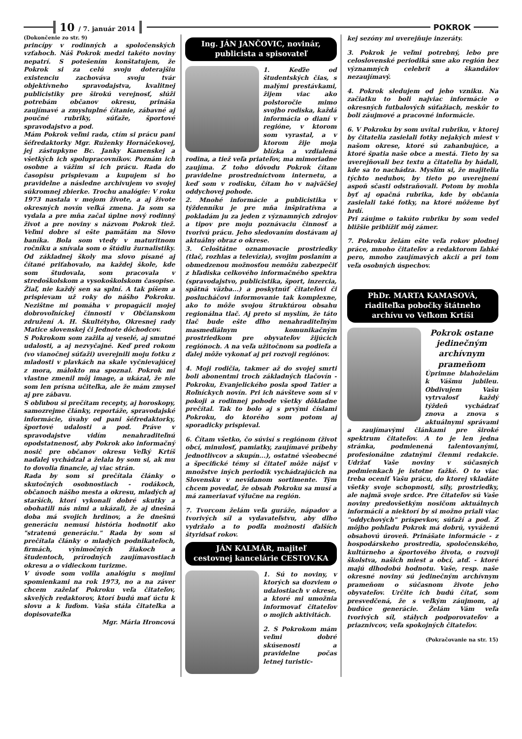10 / 7. január 2014
POKROK
(Dokončenie zo str. 9)
princípy v rodinných a spoločenských vzťahoch. Náš Pokrok medzi takéto noviny nepatrí. S potešením konštatujem, že Pokrok si za celú svoju doterajšiu existenciu zachováva svoju tvár objektívneho spravodajstva, kvalitnej publicistiky pre širokú verejnosť, slúži potrebám občanov okresu, prináša zaujímavé a zmysluplné čítanie, zábavné aj poučné rubriky, súťaže, športové spravodajstvo a pod.
Mám Pokrok veľmi rada, ctím si prácu pani šéfredaktorky Mgr. Ruženky Hornáčekovej, jej zástupkyne Bc. Janky Kamenskej a všetkých ich spolupracovníkov. Poznám ich osobne a vážim si ich prácu. Rada do časopisu prispievam a kupujem si ho pravidelne a následne archivujem vo svojej súkromnej zbierke. Trochu analógie: V roku 1973 nastala v mojom živote, a aj živote okresných novín veľká zmena. Ja som sa vydala a pre mňa začal úplne nový rodinný život a pre noviny s názvom Pokrok tiež. Veľmi dobre si ešte pamätám na Slovo baníka. Bola som vtedy v maturitnom ročníku a snívala som o štúdiu žurnalistiky. Od základnej školy ma slovo písané aj čítané priťahovalo, na každej škole, kde som študovala, som pracovala v stredoškolskom a vysokoškolskom časopise. Žiaľ, nie každý sen sa splní. A tak píšem a prispievam už roky do nášho Pokroku. Nezištne mi pomáha v propagácii mojej dobrovoľníckej činnosti v Občianskom združení A. H. Škultétyho, Okresnej rady Matice slovenskej či Jednote dôchodcov.
S Pokrokom som zažila aj veselé, aj smutné udalosti, a aj nezvyčajné. Keď pred rokom (vo vianočnej súťaži) uverejnili moju fotku z mladosti v plavkách na skale vyčnievajúcej z mora, málokto ma spoznal. Pokrok mi vlastne zmenil môj image, a ukázal, že nie som len prísna učiteľka, ale že mám zmysel aj pre zábavu.
S obľubou si prečítam recepty, aj horoskopy, samozrejme články, reportáže, spravodajské informácie, úvahy od pani šéfredaktorky, športové udalosti a pod. Práve v spravodajstve vidím nenahraditeľnú opodstatnenosť, aby Pokrok ako informačný nosič pre občanov okresu Veľký Krtíš naďalej vychádzal a želala by som si, ak mu to dovolia financie, aj viac strán.
Rada by som si prečítala články o skutočných osobnostiach - rodákoch, občanoch nášho mesta a okresu, mladých aj starších, ktorí vykonali dobré skutky a obohatili nás nimi a ukázali, že aj dnešná doba má svojich hrdinov, a že dnešnú generáciu nemusí história hodnotiť ako "stratenú generáciu." Rada by som si prečítala články o mladých podnikateľoch, firmách, výnimočných žiakoch a študentoch, prírodných zaujímavostiach okresu a o vidieckom turizme.
V úvode som volila analógiu s mojimi spomienkami na rok 1973, no a na záver chcem zaželať Pokroku veľa čitateľov, skvelých redaktorov, ktorí budú mať úctu k slovu a k ľuďom. Vaša stála čitateľka a dopisovateľka
Mgr. Mária Hroncová
Ing. JÁN JANČOVIC, novinár,
publicista a spisovateľ
1. Keďže od študentských čias, s malými prestávkami, žijem viac ako polstoročie mimo svojho rodiska, každá informácia o dianí v regióne, v ktorom som vyrastal, a v ktorom žije moja blízka a vzdialená rodina, a tiež veľa priateľov, ma mimoriadne zaujíma. Z toho dôvodu Pokrok čítam pravidelne prostredníctvom internetu, a keď som v rodisku, čítam ho v najväčšej oddychovej pohode.
2. Mnohé informácie a publicistika v týždenníku je pre mňa inšpiratívna a pokladám ju za jeden z významných zdrojov a tipov pre moju poznávaciu činnosť a tvorivú prácu. Jeho sledovaním dostávam aj aktuálny obraz o okrese.
3. Celoštátne oznamovacie prostriedky (tlač, rozhlas a televízia), svojim poslaním a obmedzenou možnosťou nemôžu zabezpečiť z hľadiska celkového informačného spektra (spravodajstvo, publicistika, šport, inzercia, spätná väzba...) a poskytnúť čitateľovi či poslucháčovi informovanie tak komplexne, ako to môže svojou štruktúrou obsahu regionálna tlač. Aj preto si myslím, že táto tlač bude ešte dlho nenahraditeľným masmediálnym komunikačným prostriedkom pre obyvateľov žijúcich regiónoch. A na veľa užitočnom sa podieľa a ďalej môže vykonať aj pri rozvoji regiónov.
4. Moji rodičia, takmer až do svojej smrti boli abonentmi troch základných tlačovín - Pokroku, Evanjelického posla spod Tatier a Roľníckych novín. Pri ich návšteve som si v pokoji a rodinnej pohode všetky dôkladne prečítal. Tak to bolo aj s prvými číslami Pokroku, do ktorého som potom aj sporadicky prispieval.
6. Čítam všetko, čo súvisí s regiónom (život obcí, minulosť, pamiatky, zaujímavé príbehy jednotlivcov a skupín...), ostatné všeobecné a špecifické témy si čitateľ môže nájsť v množstve iných periodík vychádzajúcich na Slovensku v nevídanom sortimente. Tým chcem povedať, že obsah Pokroku sa musí a má zameriavať výlučne na región.
7. Tvorcom želám veľa guráže, nápadov a tvorivých síl a vydavateľstvu, aby dlho vydržalo a to podľa možnosti ďalších štyridsať rokov.
JÁN KALMÁR, majiteľ
cestovnej kancelárie CESTOV.KA
1. Sú to noviny, v ktorých sa dozviem o udalostiach v okrese, a ktoré mi umožnia informovať čitateľov o mojich aktivitách.
2. S Pokrokom mám veľmi dobré skúsenosti a pravidelne počas letnej turistic-
kej sezóny mi uverejňuje inzeráty.
3. Pokrok je veľmi potrebný, lebo pre celoslovenské periodiká sme ako región bez významných celebrít a škandálov nezaujímavý.
4. Pokrok sledujem od jeho vzniku. Na začiatku to boli najviac informácie o okresných futbalových súťažiach, neskôr to boli záujmové a pracovné informácie.
6. V Pokroku by som uvítal rubriku, v ktorej by čitatelia zasielali fotky nejakých miest v našom okrese, ktoré sú zahanbujúce, a ktoré špatia naše obce a mestá. Tieto by sa uverejňovali bez textu a čitatelia by hádali, kde sa to nachádza. Myslím si, že majitelia týchto neduhov, by tieto po uverejnení aspoň sčasti odstraňovali. Potom by mohla byť aj opačná rubrika, kde by občania zasielali také fotky, na ktoré môžeme byť hrdí.
Pri záujme o takúto rubriku by som vedel bližšie priblížiť môj zámer.
7. Pokroku želám ešte veľa rokov plodnej práce, mnoho čitateľov a redaktorom ľahké pero, mnoho zaujímavých akcií a pri tom veľa osobných úspechov.
PhDr. MARTA KAMASOVÁ,
riaditeľka pobočky štátneho
archívu vo Veľkom Krtíši
Pokrok ostane jedinečným archívnym prameňom
Úprimne blahoželám k Vášmu jubileu. Obdivujem Vašu vytrvalosť každý týždeň vychádzať znova a znova s aktuálnymi správami a zaujímavými článkami pre široké spektrum čitateľov. A to je len jedna stránka, podmienená talentovanými, profesionálne zdatnými členmi redakcie. Udržať Vaše noviny v súčasných podmienkach je istotne ťažké. O to viac treba oceniť Vašu prácu, do ktorej vkladáte všetky svoje schopnosti, sily, prostriedky, ale najmä svoje srdce. Pre čitateľov sú Vaše noviny predovšetkým nosičom aktuálnych informácií a niektorí by si možno priali viac "oddychových" príspevkov, súťaží a pod. Z môjho pohľadu Pokrok má dobrú, vyváženú obsahovú úroveň. Prinášate informácie - z hospodárskeho prostredia, spoločenského, kultúrneho a športového života, o rozvoji školstva, našich miest a obcí, atď. - ktoré majú dlhodobú hodnotu. Vaše, resp. naše okresné noviny sú jedinečným archívnym prameňom o súčasnom živote jeho obyvateľov. Určite ich budú čítať, som presvedčená, že s veľkým záujmom, aj budúce generácie. Želám Vám veľa tvorivých síl, stálych podporovateľov a priaznivcov, veľa spokojných čitateľov.
(Pokračovanie na str. 15)